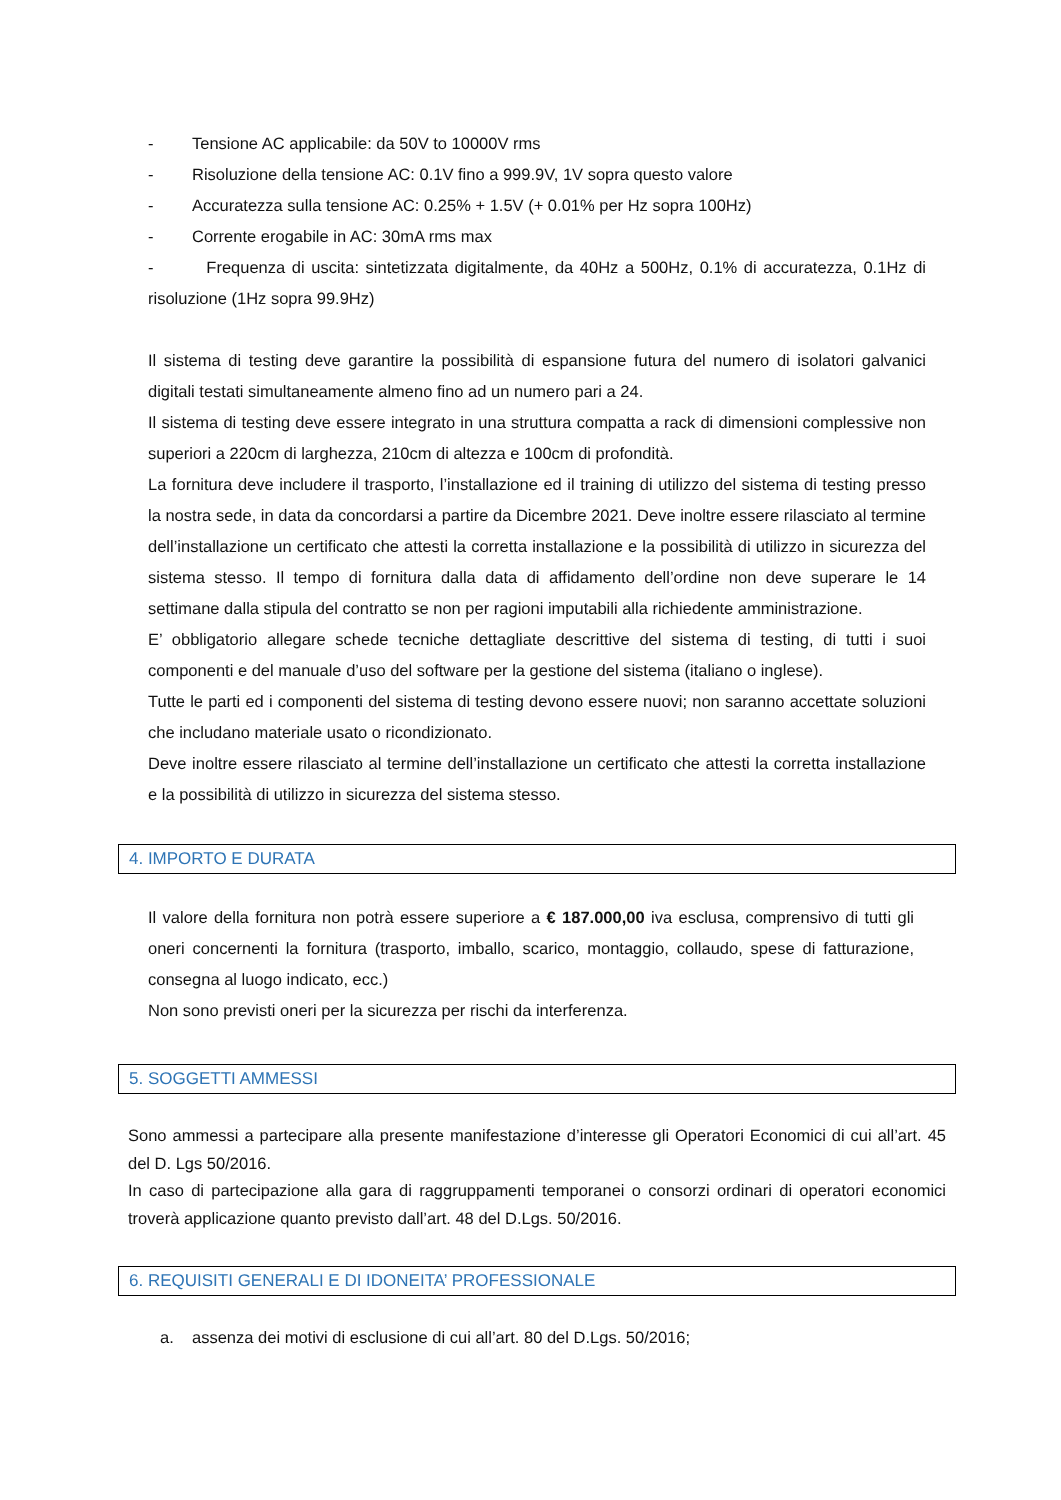- Tensione AC applicabile: da 50V to 10000V rms
- Risoluzione della tensione AC: 0.1V fino a 999.9V, 1V sopra questo valore
- Accuratezza sulla tensione AC: 0.25% + 1.5V (+ 0.01% per Hz sopra 100Hz)
- Corrente erogabile in AC: 30mA rms max
- Frequenza di uscita: sintetizzata digitalmente, da 40Hz a 500Hz, 0.1% di accuratezza, 0.1Hz di risoluzione (1Hz sopra 99.9Hz)
Il sistema di testing deve garantire la possibilità di espansione futura del numero di isolatori galvanici digitali testati simultaneamente almeno fino ad un numero pari a 24.
Il sistema di testing deve essere integrato in una struttura compatta a rack di dimensioni complessive non superiori a 220cm di larghezza, 210cm di altezza e 100cm di profondità.
La fornitura deve includere il trasporto, l’installazione ed il training di utilizzo del sistema di testing presso la nostra sede, in data da concordarsi a partire da Dicembre 2021. Deve inoltre essere rilasciato al termine dell’installazione un certificato che attesti la corretta installazione e la possibilità di utilizzo in sicurezza del sistema stesso. Il tempo di fornitura dalla data di affidamento dell’ordine non deve superare le 14 settimane dalla stipula del contratto se non per ragioni imputabili alla richiedente amministrazione.
E’ obbligatorio allegare schede tecniche dettagliate descrittive del sistema di testing, di tutti i suoi componenti e del manuale d’uso del software per la gestione del sistema (italiano o inglese).
Tutte le parti ed i componenti del sistema di testing devono essere nuovi; non saranno accettate soluzioni che includano materiale usato o ricondizionato.
Deve inoltre essere rilasciato al termine dell’installazione un certificato che attesti la corretta installazione e la possibilità di utilizzo in sicurezza del sistema stesso.
4. IMPORTO E DURATA
Il valore della fornitura non potrà essere superiore a € 187.000,00 iva esclusa, comprensivo di tutti gli oneri concernenti la fornitura (trasporto, imballo, scarico, montaggio, collaudo, spese di fatturazione, consegna al luogo indicato, ecc.)
Non sono previsti oneri per la sicurezza per rischi da interferenza.
5. SOGGETTI AMMESSI
Sono ammessi a partecipare alla presente manifestazione d’interesse gli Operatori Economici di cui all’art. 45 del D. Lgs 50/2016.
In caso di partecipazione alla gara di raggruppamenti temporanei o consorzi ordinari di operatori economici troverà applicazione quanto previsto dall’art. 48 del D.Lgs. 50/2016.
6. REQUISITI GENERALI E DI IDONEITA’ PROFESSIONALE
a. assenza dei motivi di esclusione di cui all’art. 80 del D.Lgs. 50/2016;